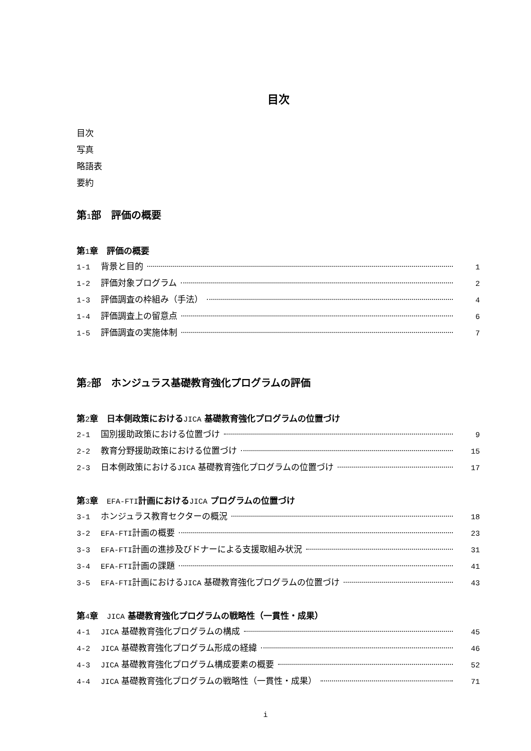目次
目次
写真
略語表
要約
第1部　評価の概要
第1章　評価の概要
1-1 背景と目的 1
1-2 評価対象プログラム 2
1-3 評価調査の枠組み（手法） 4
1-4 評価調査上の留意点 6
1-5 評価調査の実施体制 7
第2部　ホンジュラス基礎教育強化プログラムの評価
第2章　日本側政策におけるJICA 基礎教育強化プログラムの位置づけ
2-1 国別援助政策における位置づけ 9
2-2 教育分野援助政策における位置づけ 15
2-3 日本側政策におけるJICA 基礎教育強化プログラムの位置づけ 17
第3章　EFA-FTI計画におけるJICA プログラムの位置づけ
3-1 ホンジュラス教育セクターの概況 18
3-2 EFA-FTI計画の概要 23
3-3 EFA-FTI計画の進捗及びドナーによる支援取組み状況 31
3-4 EFA-FTI計画の課題 41
3-5 EFA-FTI計画におけるJICA 基礎教育強化プログラムの位置づけ 43
第4章　JICA 基礎教育強化プログラムの戦略性（一貫性・成果）
4-1 JICA 基礎教育強化プログラムの構成 45
4-2 JICA 基礎教育強化プログラム形成の経緯 46
4-3 JICA 基礎教育強化プログラム構成要素の概要 52
4-4 JICA 基礎教育強化プログラムの戦略性（一貫性・成果） 71
i